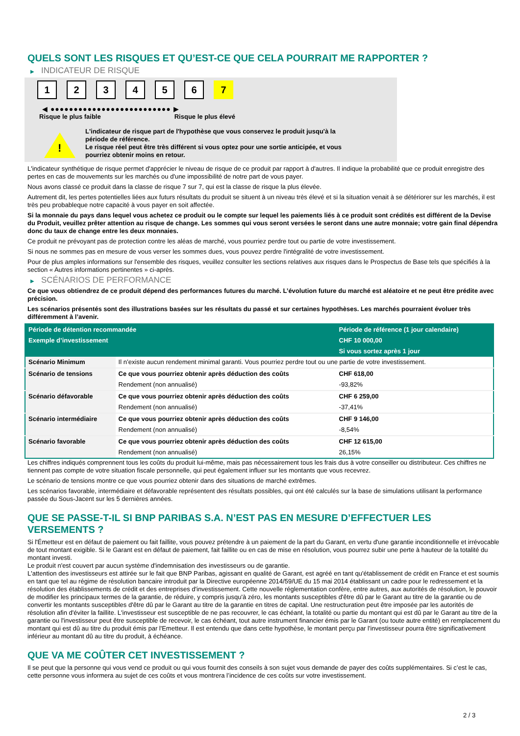QUELS SONT LES RISQUES ET QU’EST-CE QUE CELA POURRAIT ME RAPPORTER ?
▶ INDICATEUR DE RISQUE
1 2 3 4 5 6 7
◀ ●●●●●●●●●●●●●●●●●●●●●●●●●● ▶
Risque le plus faible Risque le plus élevé
!
L'indicateur de risque part de l'hypothèse que vous conservez le produit jusqu'à la
période de référence.
Le risque réel peut être très différent si vous optez pour une sortie anticipée, et vous
pourriez obtenir moins en retour.
L'indicateur synthétique de risque permet d'apprécier le niveau de risque de ce produit par rapport à d'autres. Il indique la probabilité que ce produit enregistre des pertes en cas de mouvements sur les marchés ou d'une impossibilité de notre part de vous payer.
Nous avons classé ce produit dans la classe de risque 7 sur 7, qui est la classe de risque la plus élevée.
Autrement dit, les pertes potentielles liées aux futurs résultats du produit se situent à un niveau très élevé et si la situation venait à se détériorer sur les marchés, il est très peu probableque notre capacité à vous payer en soit affectée.
Si la monnaie du pays dans lequel vous achetez ce produit ou le compte sur lequel les paiements liés à ce produit sont crédités est différent de la Devise du Produit, veuillez prêter attention au risque de change. Les sommes qui vous seront versées le seront dans une autre monnaie; votre gain final dépendra donc du taux de change entre les deux monnaies.
Ce produit ne prévoyant pas de protection contre les aléas de marché, vous pourriez perdre tout ou partie de votre investissement.
Si nous ne sommes pas en mesure de vous verser les sommes dues, vous pouvez perdre l'intégralité de votre investissement.
Pour de plus amples informations sur l'ensemble des risques, veuillez consulter les sections relatives aux risques dans le Prospectus de Base tels que spécifiés à la section « Autres informations pertinentes » ci-après.
▶ SCÉNARIOS DE PERFORMANCE
Ce que vous obtiendrez de ce produit dépend des performances futures du marché. L’évolution future du marché est aléatoire et ne peut être prédite avec précision.
Les scénarios présentés sont des illustrations basées sur les résultats du passé et sur certaines hypothèses. Les marchés pourraient évoluer très différemment à l’avenir.
| Période de détention recommandée | | Période de référence (1 jour calendaire) |
| --- | --- | --- |
| Exemple d’investissement | | CHF 10 000,00 |
| | | Si vous sortez après 1 jour |
| Scénario Minimum | Il n’existe aucun rendement minimal garanti. Vous pourriez perdre tout ou une partie de votre investissement. | |
| Scénario de tensions | Ce que vous pourriez obtenir après déduction des coûts | CHF 618,00 |
| | Rendement (non annualisé) | -93,82% |
| Scénario défavorable | Ce que vous pourriez obtenir après déduction des coûts | CHF 6 259,00 |
| | Rendement (non annualisé) | -37,41% |
| Scénario intermédiaire | Ce que vous pourriez obtenir après déduction des coûts | CHF 9 146,00 |
| | Rendement (non annualisé) | -8,54% |
| Scénario favorable | Ce que vous pourriez obtenir après déduction des coûts | CHF 12 615,00 |
| | Rendement (non annualisé) | 26,15% |
Les chiffres indiqués comprennent tous les coûts du produit lui-même, mais pas nécessairement tous les frais dus à votre conseiller ou distributeur. Ces chiffres ne tiennent pas compte de votre situation fiscale personnelle, qui peut également influer sur les montants que vous recevrez.
Le scénario de tensions montre ce que vous pourriez obtenir dans des situations de marché extrêmes.
Les scénarios favorable, intermédiaire et défavorable représentent des résultats possibles, qui ont été calculés sur la base de simulations utilisant la performance passée du Sous-Jacent sur les 5 dernières années.
QUE SE PASSE-T-IL SI BNP PARIBAS S.A. N’EST PAS EN MESURE D’EFFECTUER LES VERSEMENTS ?
Si l'Émetteur est en défaut de paiement ou fait faillite, vous pouvez prétendre à un paiement de la part du Garant, en vertu d'une garantie inconditionnelle et irrévocable de tout montant exigible. Si le Garant est en défaut de paiement, fait faillite ou en cas de mise en résolution, vous pourrez subir une perte à hauteur de la totalité du montant investi.
Le produit n'est couvert par aucun système d'indemnisation des investisseurs ou de garantie.
L'attention des investisseurs est attirée sur le fait que BNP Paribas, agissant en qualité de Garant, est agréé en tant qu'établissement de crédit en France et est soumis en tant que tel au régime de résolution bancaire introduit par la Directive européenne 2014/59/UE du 15 mai 2014 établissant un cadre pour le redressement et la résolution des établissements de crédit et des entreprises d'investissement. Cette nouvelle réglementation confère, entre autres, aux autorités de résolution, le pouvoir de modifier les principaux termes de la garantie, de réduire, y compris jusqu'à zéro, les montants susceptibles d'être dû par le Garant au titre de la garantie ou de convertir les montants susceptibles d'être dû par le Garant au titre de la garantie en titres de capital. Une restructuration peut être imposée par les autorités de résolution afin d'éviter la faillite. L'investisseur est susceptible de ne pas recouvrer, le cas échéant, la totalité ou partie du montant qui est dû par le Garant au titre de la garantie ou l'investisseur peut être susceptible de recevoir, le cas échéant, tout autre instrument financier émis par le Garant (ou toute autre entité) en remplacement du montant qui est dû au titre du produit émis par l'Emetteur. Il est entendu que dans cette hypothèse, le montant perçu par l'investisseur pourra être significativement inférieur au montant dû au titre du produit, à échéance.
QUE VA ME COÛTER CET INVESTISSEMENT ?
Il se peut que la personne qui vous vend ce produit ou qui vous fournit des conseils à son sujet vous demande de payer des coûts supplémentaires. Si c’est le cas, cette personne vous informera au sujet de ces coûts et vous montrera l’incidence de ces coûts sur votre investissement.
2 / 3